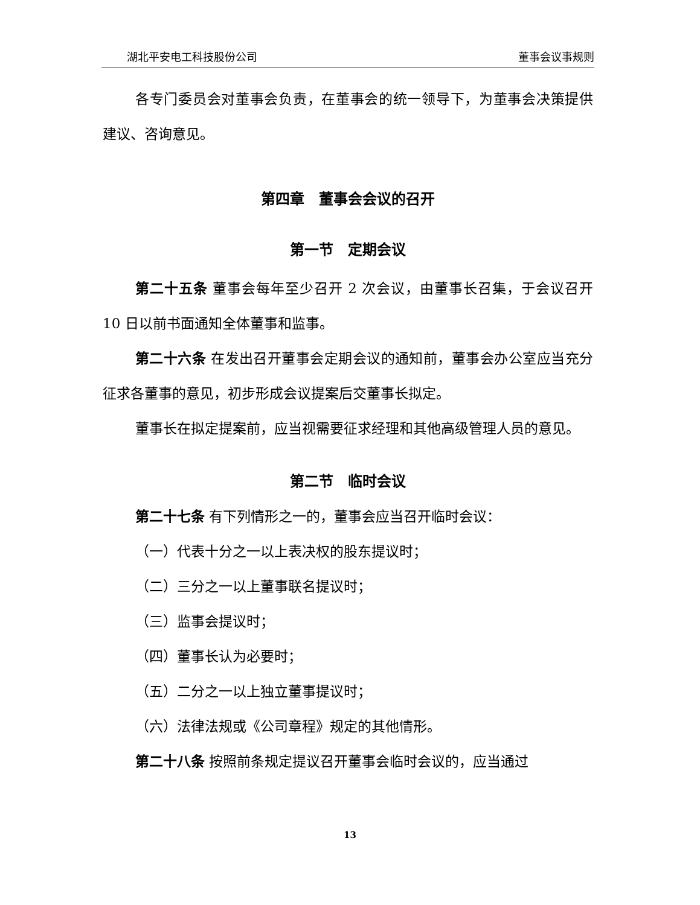湖北平安电工科技股份公司 董事会议事规则
各专门委员会对董事会负责，在董事会的统一领导下，为董事会决策提供建议、咨询意见。
第四章　董事会会议的召开
第一节　定期会议
第二十五条 董事会每年至少召开 2 次会议，由董事长召集，于会议召开 10 日以前书面通知全体董事和监事。
第二十六条 在发出召开董事会定期会议的通知前，董事会办公室应当充分征求各董事的意见，初步形成会议提案后交董事长拟定。
董事长在拟定提案前，应当视需要征求经理和其他高级管理人员的意见。
第二节　临时会议
第二十七条 有下列情形之一的，董事会应当召开临时会议：
（一）代表十分之一以上表决权的股东提议时；
（二）三分之一以上董事联名提议时；
（三）监事会提议时；
（四）董事长认为必要时；
（五）二分之一以上独立董事提议时；
（六）法律法规或《公司章程》规定的其他情形。
第二十八条 按照前条规定提议召开董事会临时会议的，应当通过
13